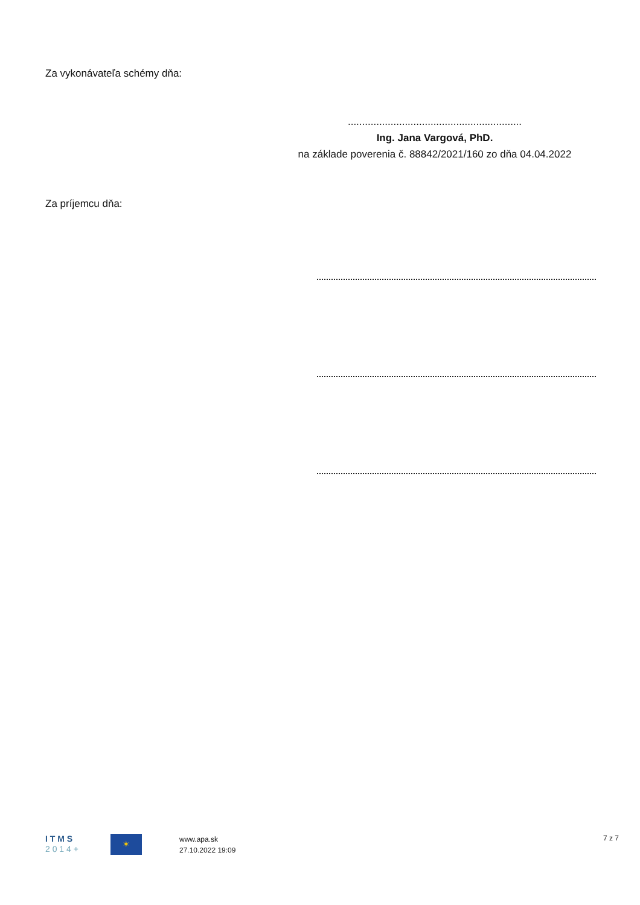Za vykonávateľa schémy dňa:
.............................................................
Ing. Jana Vargová, PhD.
na základe poverenia č. 88842/2021/160 zo dňa 04.04.2022
Za príjemcu dňa:
I T M S
2 0 1 4 +
✶
www.apa.sk
27.10.2022 19:09
7 z 7